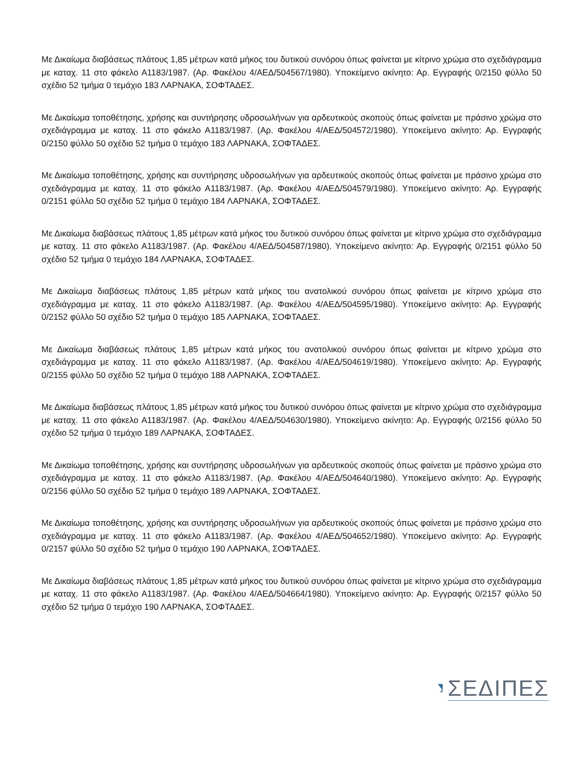Με Δικαίωμα διαβάσεως πλάτους 1,85 μέτρων κατά μήκος του δυτικού συνόρου όπως φαίνεται με κίτρινο χρώμα στο σχεδιάγραμμα με καταχ. 11 στο φάκελο Α1183/1987. (Αρ. Φακέλου 4/ΑΕΔ/504567/1980). Υποκείμενο ακίνητο: Αρ. Εγγραφής 0/2150 φύλλο 50 σχέδιο 52 τμήμα 0 τεμάχιο 183 ΛΑΡΝΑΚΑ, ΣΟΦΤΑΔΕΣ.
Με Δικαίωμα τοποθέτησης, χρήσης και συντήρησης υδροσωλήνων για αρδευτικούς σκοπούς όπως φαίνεται με πράσινο χρώμα στο σχεδιάγραμμα με καταχ. 11 στο φάκελο Α1183/1987. (Αρ. Φακέλου 4/ΑΕΔ/504572/1980). Υποκείμενο ακίνητο: Αρ. Εγγραφής 0/2150 φύλλο 50 σχέδιο 52 τμήμα 0 τεμάχιο 183 ΛΑΡΝΑΚΑ, ΣΟΦΤΑΔΕΣ.
Με Δικαίωμα τοποθέτησης, χρήσης και συντήρησης υδροσωλήνων για αρδευτικούς σκοπούς όπως φαίνεται με πράσινο χρώμα στο σχεδιάγραμμα με καταχ. 11 στο φάκελο Α1183/1987. (Αρ. Φακέλου 4/ΑΕΔ/504579/1980). Υποκείμενο ακίνητο: Αρ. Εγγραφής 0/2151 φύλλο 50 σχέδιο 52 τμήμα 0 τεμάχιο 184 ΛΑΡΝΑΚΑ, ΣΟΦΤΑΔΕΣ.
Με Δικαίωμα διαβάσεως πλάτους 1,85 μέτρων κατά μήκος του δυτικού συνόρου όπως φαίνεται με κίτρινο χρώμα στο σχεδιάγραμμα με καταχ. 11 στο φάκελο Α1183/1987. (Αρ. Φακέλου 4/ΑΕΔ/504587/1980). Υποκείμενο ακίνητο: Αρ. Εγγραφής 0/2151 φύλλο 50 σχέδιο 52 τμήμα 0 τεμάχιο 184 ΛΑΡΝΑΚΑ, ΣΟΦΤΑΔΕΣ.
Με Δικαίωμα διαβάσεως πλάτους 1,85 μέτρων κατά μήκος του ανατολικού συνόρου όπως φαίνεται με κίτρινο χρώμα στο σχεδιάγραμμα με καταχ. 11 στο φάκελο Α1183/1987. (Αρ. Φακέλου 4/ΑΕΔ/504595/1980). Υποκείμενο ακίνητο: Αρ. Εγγραφής 0/2152 φύλλο 50 σχέδιο 52 τμήμα 0 τεμάχιο 185 ΛΑΡΝΑΚΑ, ΣΟΦΤΑΔΕΣ.
Με Δικαίωμα διαβάσεως πλάτους 1,85 μέτρων κατά μήκος του ανατολικού συνόρου όπως φαίνεται με κίτρινο χρώμα στο σχεδιάγραμμα με καταχ. 11 στο φάκελο Α1183/1987. (Αρ. Φακέλου 4/ΑΕΔ/504619/1980). Υποκείμενο ακίνητο: Αρ. Εγγραφής 0/2155 φύλλο 50 σχέδιο 52 τμήμα 0 τεμάχιο 188 ΛΑΡΝΑΚΑ, ΣΟΦΤΑΔΕΣ.
Με Δικαίωμα διαβάσεως πλάτους 1,85 μέτρων κατά μήκος του δυτικού συνόρου όπως φαίνεται με κίτρινο χρώμα στο σχεδιάγραμμα με καταχ. 11 στο φάκελο Α1183/1987. (Αρ. Φακέλου 4/ΑΕΔ/504630/1980). Υποκείμενο ακίνητο: Αρ. Εγγραφής 0/2156 φύλλο 50 σχέδιο 52 τμήμα 0 τεμάχιο 189 ΛΑΡΝΑΚΑ, ΣΟΦΤΑΔΕΣ.
Με Δικαίωμα τοποθέτησης, χρήσης και συντήρησης υδροσωλήνων για αρδευτικούς σκοπούς όπως φαίνεται με πράσινο χρώμα στο σχεδιάγραμμα με καταχ. 11 στο φάκελο Α1183/1987. (Αρ. Φακέλου 4/ΑΕΔ/504640/1980). Υποκείμενο ακίνητο: Αρ. Εγγραφής 0/2156 φύλλο 50 σχέδιο 52 τμήμα 0 τεμάχιο 189 ΛΑΡΝΑΚΑ, ΣΟΦΤΑΔΕΣ.
Με Δικαίωμα τοποθέτησης, χρήσης και συντήρησης υδροσωλήνων για αρδευτικούς σκοπούς όπως φαίνεται με πράσινο χρώμα στο σχεδιάγραμμα με καταχ. 11 στο φάκελο Α1183/1987. (Αρ. Φακέλου 4/ΑΕΔ/504652/1980). Υποκείμενο ακίνητο: Αρ. Εγγραφής 0/2157 φύλλο 50 σχέδιο 52 τμήμα 0 τεμάχιο 190 ΛΑΡΝΑΚΑ, ΣΟΦΤΑΔΕΣ.
Με Δικαίωμα διαβάσεως πλάτους 1,85 μέτρων κατά μήκος του δυτικού συνόρου όπως φαίνεται με κίτρινο χρώμα στο σχεδιάγραμμα με καταχ. 11 στο φάκελο Α1183/1987. (Αρ. Φακέλου 4/ΑΕΔ/504664/1980). Υποκείμενο ακίνητο: Αρ. Εγγραφής 0/2157 φύλλο 50 σχέδιο 52 τμήμα 0 τεμάχιο 190 ΛΑΡΝΑΚΑ, ΣΟΦΤΑΔΕΣ.
ΣΕΔΙΠΕΣ